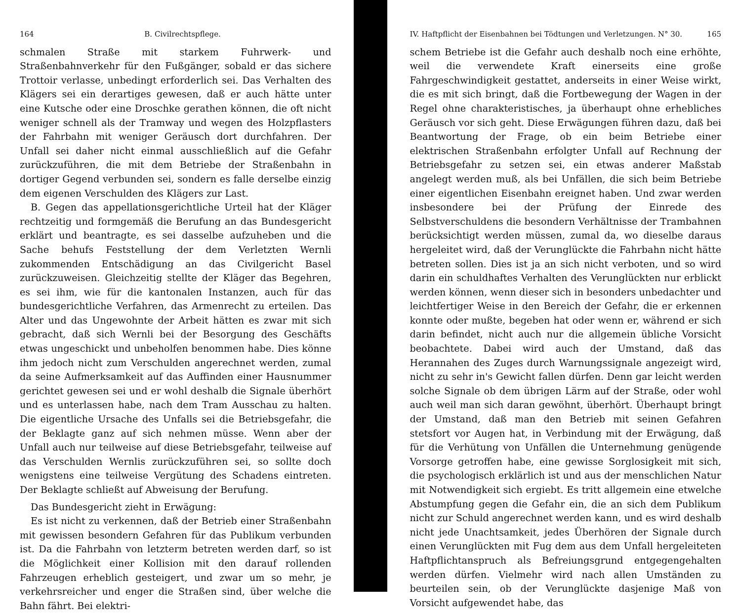164 B. Civilrechtspflege.
schmalen Straße mit starkem Fuhrwerk- und Straßenbahnverkehr für den Fußgänger, sobald er das sichere Trottoir verlasse, unbedingt erforderlich sei. Das Verhalten des Klägers sei ein derartiges gewesen, daß er auch hätte unter eine Kutsche oder eine Droschke gerathen können, die oft nicht weniger schnell als der Tramway und wegen des Holzpflasters der Fahrbahn mit weniger Geräusch dort durchfahren. Der Unfall sei daher nicht einmal ausschließlich auf die Gefahr zurückzuführen, die mit dem Betriebe der Straßenbahn in dortiger Gegend verbunden sei, sondern es falle derselbe einzig dem eigenen Verschulden des Klägers zur Last.
B. Gegen das appellationsgerichtliche Urteil hat der Kläger rechtzeitig und formgemäß die Berufung an das Bundesgericht erklärt und beantragte, es sei dasselbe aufzuheben und die Sache behufs Feststellung der dem Verletzten Wernli zukommenden Entschädigung an das Civilgericht Basel zurückzuweisen. Gleichzeitig stellte der Kläger das Begehren, es sei ihm, wie für die kantonalen Instanzen, auch für das bundesgerichtliche Verfahren, das Armenrecht zu erteilen. Das Alter und das Ungewohnte der Arbeit hätten es zwar mit sich gebracht, daß sich Wernli bei der Besorgung des Geschäfts etwas ungeschickt und unbeholfen benommen habe. Dies könne ihm jedoch nicht zum Verschulden angerechnet werden, zumal da seine Aufmerksamkeit auf das Auffinden einer Hausnummer gerichtet gewesen sei und er wohl deshalb die Signale überhört und es unterlassen habe, nach dem Tram Ausschau zu halten. Die eigentliche Ursache des Unfalls sei die Betriebsgefahr, die der Beklagte ganz auf sich nehmen müsse. Wenn aber der Unfall auch nur teilweise auf diese Betriebsgefahr, teilweise auf das Verschulden Wernlis zurückzuführen sei, so sollte doch wenigstens eine teilweise Vergütung des Schadens eintreten. Der Beklagte schließt auf Abweisung der Berufung.
Das Bundesgericht zieht in Erwägung:
Es ist nicht zu verkennen, daß der Betrieb einer Straßenbahn mit gewissen besondern Gefahren für das Publikum verbunden ist. Da die Fahrbahn von letzterm betreten werden darf, so ist die Möglichkeit einer Kollision mit den darauf rollenden Fahrzeugen erheblich gesteigert, und zwar um so mehr, je verkehrsreicher und enger die Straßen sind, über welche die Bahn fährt. Bei elektri-
IV. Haftpflicht der Eisenbahnen bei Tödtungen und Verletzungen. N° 30. 165
schem Betriebe ist die Gefahr auch deshalb noch eine erhöhte, weil die verwendete Kraft einerseits eine große Fahrgeschwindigkeit gestattet, anderseits in einer Weise wirkt, die es mit sich bringt, daß die Fortbewegung der Wagen in der Regel ohne charakteristisches, ja überhaupt ohne erhebliches Geräusch vor sich geht. Diese Erwägungen führen dazu, daß bei Beantwortung der Frage, ob ein beim Betriebe einer elektrischen Straßenbahn erfolgter Unfall auf Rechnung der Betriebsgefahr zu setzen sei, ein etwas anderer Maßstab angelegt werden muß, als bei Unfällen, die sich beim Betriebe einer eigentlichen Eisenbahn ereignet haben. Und zwar werden insbesondere bei der Prüfung der Einrede des Selbstverschuldens die besondern Verhältnisse der Trambahnen berücksichtigt werden müssen, zumal da, wo dieselbe daraus hergeleitet wird, daß der Verunglückte die Fahrbahn nicht hätte betreten sollen. Dies ist ja an sich nicht verboten, und so wird darin ein schuldhaftes Verhalten des Verunglückten nur erblickt werden können, wenn dieser sich in besonders unbedachter und leichtfertiger Weise in den Bereich der Gefahr, die er erkennen konnte oder mußte, begeben hat oder wenn er, während er sich darin befindet, nicht auch nur die allgemein übliche Vorsicht beobachtete. Dabei wird auch der Umstand, daß das Herannahen des Zuges durch Warnungssignale angezeigt wird, nicht zu sehr in's Gewicht fallen dürfen. Denn gar leicht werden solche Signale ob dem übrigen Lärm auf der Straße, oder wohl auch weil man sich daran gewöhnt, überhört. Überhaupt bringt der Umstand, daß man den Betrieb mit seinen Gefahren stetsfort vor Augen hat, in Verbindung mit der Erwägung, daß für die Verhütung von Unfällen die Unternehmung genügende Vorsorge getroffen habe, eine gewisse Sorglosigkeit mit sich, die psychologisch erklärlich ist und aus der menschlichen Natur mit Notwendigkeit sich ergiebt. Es tritt allgemein eine etwelche Abstumpfung gegen die Gefahr ein, die an sich dem Publikum nicht zur Schuld angerechnet werden kann, und es wird deshalb nicht jede Unachtsamkeit, jedes Überhören der Signale durch einen Verunglückten mit Fug dem aus dem Unfall hergeleiteten Haftpflichtanspruch als Befreiungsgrund entgegengehalten werden dürfen. Vielmehr wird nach allen Umständen zu beurteilen sein, ob der Verunglückte dasjenige Maß von Vorsicht aufgewendet habe, das